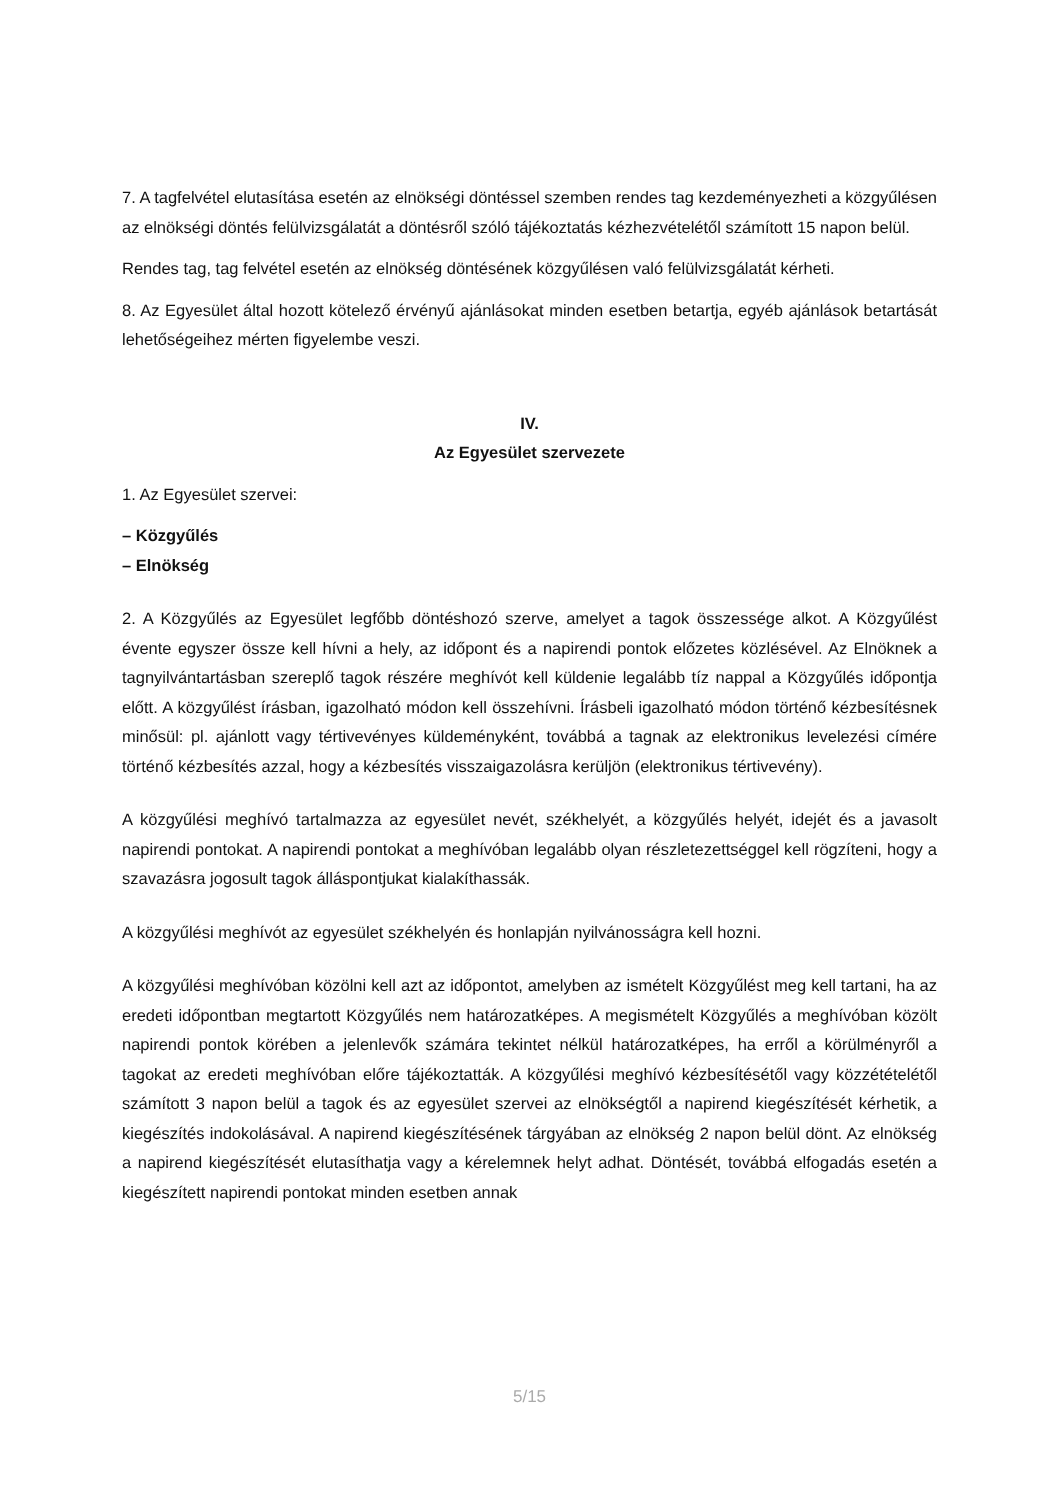7. A tagfelvétel elutasítása esetén az elnökségi döntéssel szemben rendes tag kezdeményezheti a közgyűlésen az elnökségi döntés felülvizsgálatát a döntésről szóló tájékoztatás kézhezvételétől számított 15 napon belül.
Rendes tag, tag felvétel esetén az elnökség döntésének közgyűlésen való felülvizsgálatát kérheti.
8. Az Egyesület által hozott kötelező érvényű ajánlásokat minden esetben betartja, egyéb ajánlások betartását lehetőségeihez mérten figyelembe veszi.
IV.
Az Egyesület szervezete
1. Az Egyesület szervei:
– Közgyűlés
– Elnökség
2. A Közgyűlés az Egyesület legfőbb döntéshozó szerve, amelyet a tagok összessége alkot. A Közgyűlést évente egyszer össze kell hívni a hely, az időpont és a napirendi pontok előzetes közlésével. Az Elnöknek a tagnyilvántartásban szereplő tagok részére meghívót kell küldenie legalább tíz nappal a Közgyűlés időpontja előtt. A közgyűlést írásban, igazolható módon kell összehívni. Írásbeli igazolható módon történő kézbesítésnek minősül: pl. ajánlott vagy tértivevényes küldeményként, továbbá a tagnak az elektronikus levelezési címére történő kézbesítés azzal, hogy a kézbesítés visszaigazolásra kerüljön (elektronikus tértivevény).
A közgyűlési meghívó tartalmazza az egyesület nevét, székhelyét, a közgyűlés helyét, idejét és a javasolt napirendi pontokat. A napirendi pontokat a meghívóban legalább olyan részletezettséggel kell rögzíteni, hogy a szavazásra jogosult tagok álláspontjukat kialakíthassák.
A közgyűlési meghívót az egyesület székhelyén és honlapján nyilvánosságra kell hozni.
A közgyűlési meghívóban közölni kell azt az időpontot, amelyben az ismételt Közgyűlést meg kell tartani, ha az eredeti időpontban megtartott Közgyűlés nem határozatképes. A megismételt Közgyűlés a meghívóban közölt napirendi pontok körében a jelenlevők számára tekintet nélkül határozatképes, ha erről a körülményről a tagokat az eredeti meghívóban előre tájékoztatták. A közgyűlési meghívó kézbesítésétől vagy közzétételétől számított 3 napon belül a tagok és az egyesület szervei az elnökségtől a napirend kiegészítését kérhetik, a kiegészítés indokolásával. A napirend kiegészítésének tárgyában az elnökség 2 napon belül dönt. Az elnökség a napirend kiegészítését elutasíthatja vagy a kérelemnek helyt adhat. Döntését, továbbá elfogadás esetén a kiegészített napirendi pontokat minden esetben annak
5/15